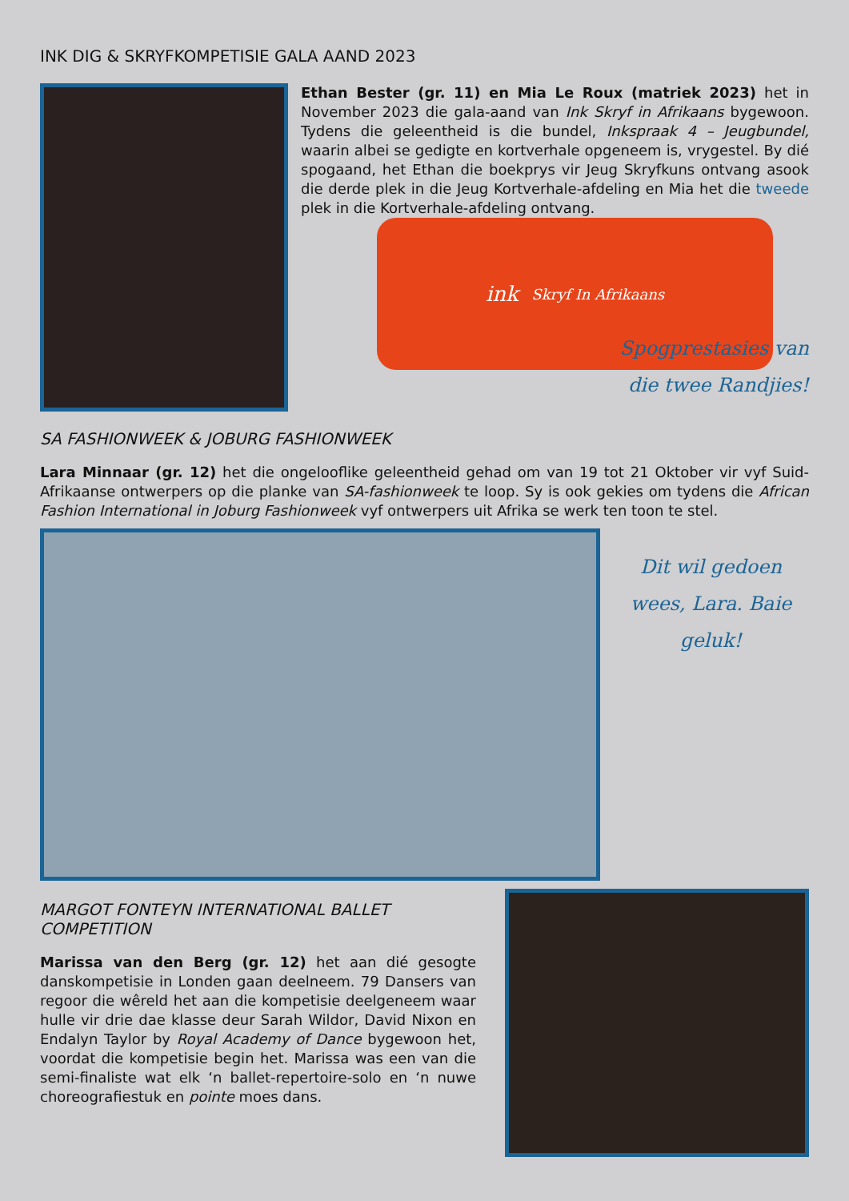INK DIG & SKRYFKOMPETISIE GALA AAND 2023
Ethan Bester (gr. 11) en Mia Le Roux (matriek 2023) het in November 2023 die gala-aand van Ink Skryf in Afrikaans bygewoon. Tydens die geleentheid is die bundel, Inkspraak 4 – Jeugbundel, waarin albei se gedigte en kortverhale opgeneem is, vrygestel. By dié spogaand, het Ethan die boekprys vir Jeug Skryfkuns ontvang asook die derde plek in die Jeug Kortverhale-afdeling en Mia het die tweede plek in die Kortverhale-afdeling ontvang.
ink Skryf In Afrikaans
Spogprestasies van
die twee Randjies!
SA FASHIONWEEK & JOBURG FASHIONWEEK
Lara Minnaar (gr. 12) het die ongelooflike geleentheid gehad om van 19 tot 21 Oktober vir vyf Suid-Afrikaanse ontwerpers op die planke van SA-fashionweek te loop. Sy is ook gekies om tydens die African Fashion International in Joburg Fashionweek vyf ontwerpers uit Afrika se werk ten toon te stel.
Dit wil gedoen wees, Lara. Baie geluk!
MARGOT FONTEYN INTERNATIONAL BALLET COMPETITION
Marissa van den Berg (gr. 12) het aan dié gesogte danskompetisie in Londen gaan deelneem. 79 Dansers van regoor die wêreld het aan die kompetisie deelgeneem waar hulle vir drie dae klasse deur Sarah Wildor, David Nixon en Endalyn Taylor by Royal Academy of Dance bygewoon het, voordat die kompetisie begin het. Marissa was een van die semi-finaliste wat elk ‘n ballet-repertoire-solo en ‘n nuwe choreografiestuk en pointe moes dans.